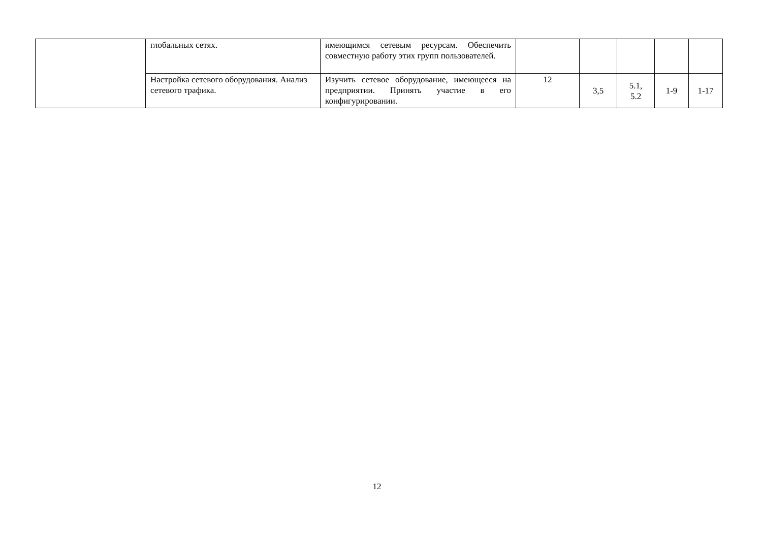| | глобальных сетях. | имеющимся сетевым ресурсам. Обеспечить совместную работу этих групп пользователей. | | | | | |
| | Настройка сетевого оборудования. Анализ сетевого трафика. | Изучить сетевое оборудование, имеющееся на предприятии. Принять участие в его конфигурировании. | 12 | 3,5 | 5.1, 5.2 | 1-9 | 1-17 |
12